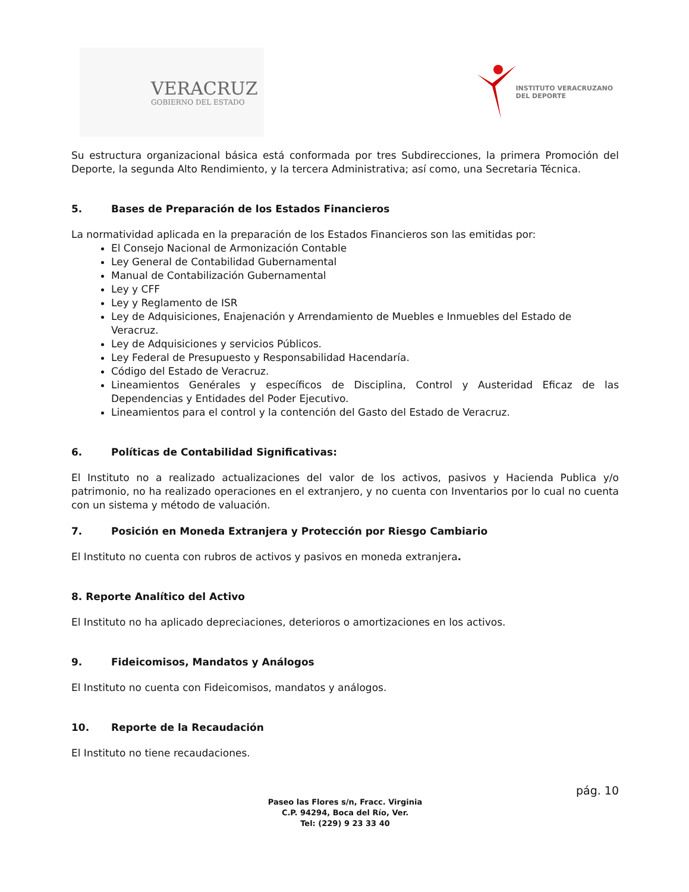VERACRUZ
GOBIERNO DEL ESTADO
INSTITUTO VERACRUZANO
DEL DEPORTE
Su estructura organizacional básica está conformada por tres Subdirecciones, la primera Promoción del Deporte, la segunda Alto Rendimiento, y la tercera Administrativa; así como, una Secretaria Técnica.
5. Bases de Preparación de los Estados Financieros
La normatividad aplicada en la preparación de los Estados Financieros son las emitidas por:
El Consejo Nacional de Armonización Contable
Ley General de Contabilidad Gubernamental
Manual de Contabilización Gubernamental
Ley y CFF
Ley y Reglamento de ISR
Ley de Adquisiciones, Enajenación y Arrendamiento de Muebles e Inmuebles del Estado de Veracruz.
Ley de Adquisiciones y servicios Públicos.
Ley Federal de Presupuesto y Responsabilidad Hacendaría.
Código del Estado de Veracruz.
Lineamientos Genérales y específicos de Disciplina, Control y Austeridad Eficaz de las Dependencias y Entidades del Poder Ejecutivo.
Lineamientos para el control y la contención del Gasto del Estado de Veracruz.
6. Políticas de Contabilidad Significativas:
El Instituto no a realizado actualizaciones del valor de los activos, pasivos y Hacienda Publica y/o patrimonio, no ha realizado operaciones en el extranjero, y no cuenta con Inventarios por lo cual no cuenta con un sistema y método de valuación.
7. Posición en Moneda Extranjera y Protección por Riesgo Cambiario
El Instituto no cuenta con rubros de activos y pasivos en moneda extranjera.
8. Reporte Analítico del Activo
El Instituto no ha aplicado depreciaciones, deterioros o amortizaciones en los activos.
9. Fideicomisos, Mandatos y Análogos
El Instituto no cuenta con Fideicomisos, mandatos y análogos.
10. Reporte de la Recaudación
El Instituto no tiene recaudaciones.
pág. 10
Paseo las Flores s/n, Fracc. Virginia
C.P. 94294, Boca del Río, Ver.
Tel: (229) 9 23 33 40